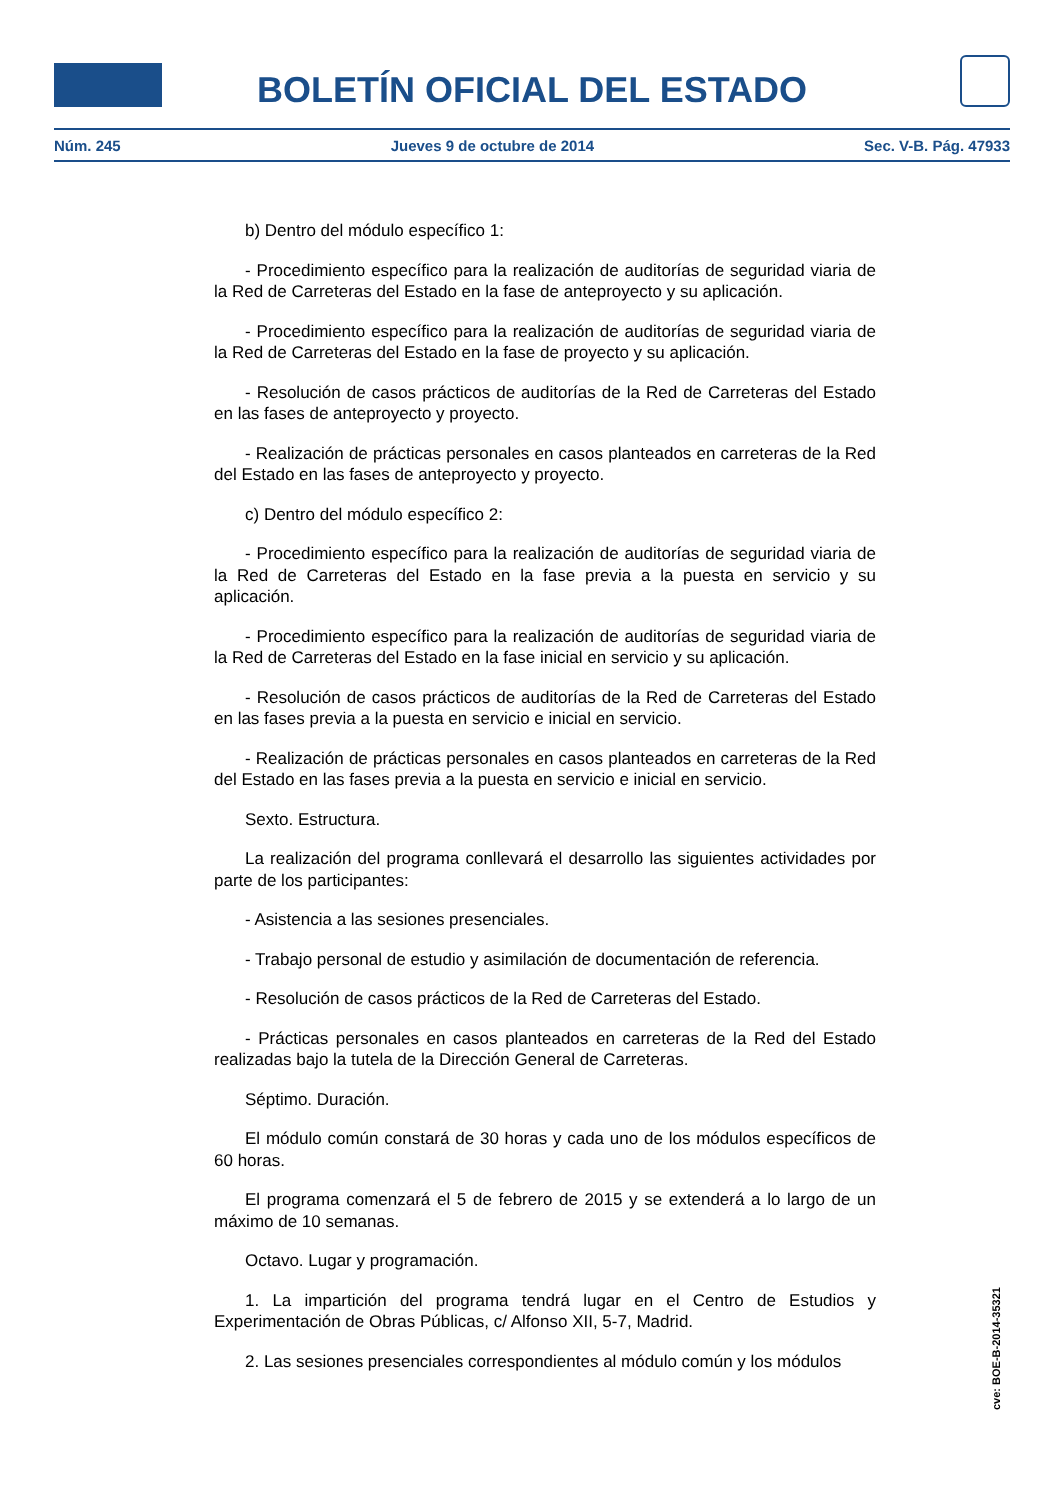BOLETÍN OFICIAL DEL ESTADO
Núm. 245 Jueves 9 de octubre de 2014 Sec. V-B. Pág. 47933
b) Dentro del módulo específico 1:
- Procedimiento específico para la realización de auditorías de seguridad viaria de la Red de Carreteras del Estado en la fase de anteproyecto y su aplicación.
- Procedimiento específico para la realización de auditorías de seguridad viaria de la Red de Carreteras del Estado en la fase de proyecto y su aplicación.
- Resolución de casos prácticos de auditorías de la Red de Carreteras del Estado en las fases de anteproyecto y proyecto.
- Realización de prácticas personales en casos planteados en carreteras de la Red del Estado en las fases de anteproyecto y proyecto.
c) Dentro del módulo específico 2:
- Procedimiento específico para la realización de auditorías de seguridad viaria de la Red de Carreteras del Estado en la fase previa a la puesta en servicio y su aplicación.
- Procedimiento específico para la realización de auditorías de seguridad viaria de la Red de Carreteras del Estado en la fase inicial en servicio y su aplicación.
- Resolución de casos prácticos de auditorías de la Red de Carreteras del Estado en las fases previa a la puesta en servicio e inicial en servicio.
- Realización de prácticas personales en casos planteados en carreteras de la Red del Estado en las fases previa a la puesta en servicio e inicial en servicio.
Sexto. Estructura.
La realización del programa conllevará el desarrollo las siguientes actividades por parte de los participantes:
- Asistencia a las sesiones presenciales.
- Trabajo personal de estudio y asimilación de documentación de referencia.
- Resolución de casos prácticos de la Red de Carreteras del Estado.
- Prácticas personales en casos planteados en carreteras de la Red del Estado realizadas bajo la tutela de la Dirección General de Carreteras.
Séptimo. Duración.
El módulo común constará de 30 horas y cada uno de los módulos específicos de 60 horas.
El programa comenzará el 5 de febrero de 2015 y se extenderá a lo largo de un máximo de 10 semanas.
Octavo. Lugar y programación.
1. La impartición del programa tendrá lugar en el Centro de Estudios y Experimentación de Obras Públicas, c/ Alfonso XII, 5-7, Madrid.
2. Las sesiones presenciales correspondientes al módulo común y los módulos
cve: BOE-B-2014-35321